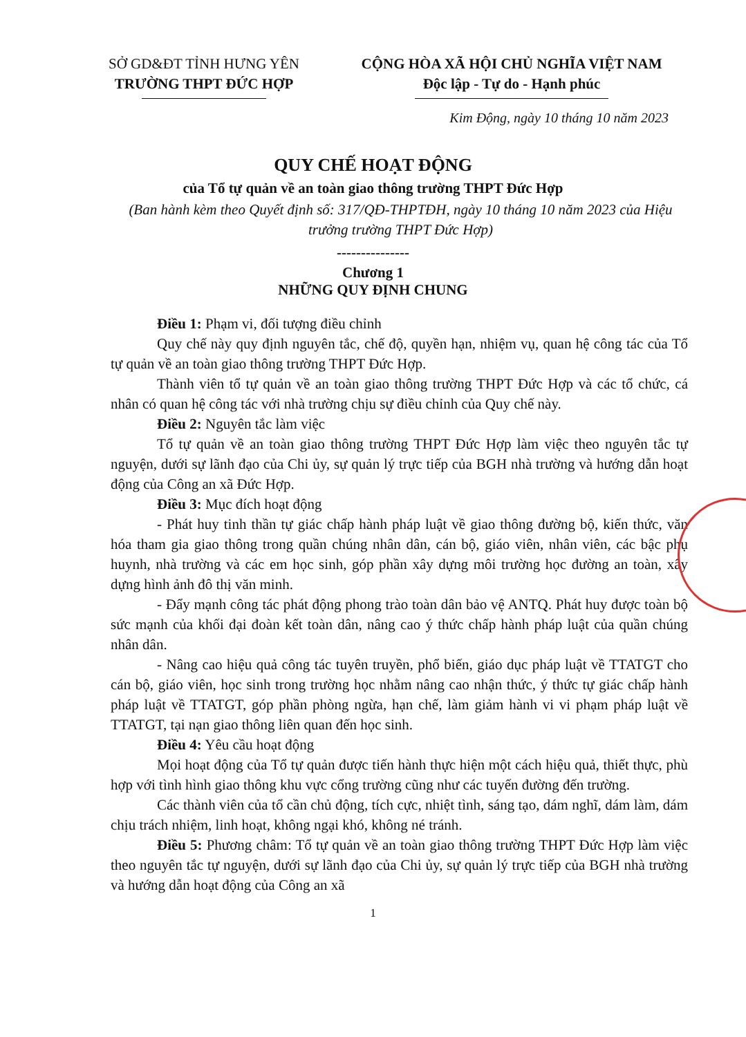SỞ GD&ĐT TỈNH HƯNG YÊN
TRƯỜNG THPT ĐỨC HỢP
CỘNG HÒA XÃ HỘI CHỦ NGHĨA VIỆT NAM
Độc lập - Tự do - Hạnh phúc
Kim Động, ngày 10 tháng 10 năm 2023
QUY CHẾ HOẠT ĐỘNG
của Tổ tự quản về an toàn giao thông trường THPT Đức Hợp
(Ban hành kèm theo Quyết định số: 317/QĐ-THPTĐH, ngày 10 tháng 10 năm 2023 của Hiệu trưởng trường THPT Đức Hợp)
---------------
Chương 1
NHỮNG QUY ĐỊNH CHUNG
Điều 1: Phạm vi, đối tượng điều chỉnh
Quy chế này quy định nguyên tắc, chế độ, quyền hạn, nhiệm vụ, quan hệ công tác của Tổ tự quản về an toàn giao thông trường THPT Đức Hợp.
Thành viên tổ tự quản về an toàn giao thông trường THPT Đức Hợp và các tổ chức, cá nhân có quan hệ công tác với nhà trường chịu sự điều chỉnh của Quy chế này.
Điều 2: Nguyên tắc làm việc
Tổ tự quản về an toàn giao thông trường THPT Đức Hợp làm việc theo nguyên tắc tự nguyện, dưới sự lãnh đạo của Chi ủy, sự quản lý trực tiếp của BGH nhà trường và hướng dẫn hoạt động của Công an xã Đức Hợp.
Điều 3: Mục đích hoạt động
- Phát huy tinh thần tự giác chấp hành pháp luật về giao thông đường bộ, kiến thức, văn hóa tham gia giao thông trong quần chúng nhân dân, cán bộ, giáo viên, nhân viên, các bậc phụ huynh, nhà trường và các em học sinh, góp phần xây dựng môi trường học đường an toàn, xây dựng hình ảnh đô thị văn minh.
- Đẩy mạnh công tác phát động phong trào toàn dân bảo vệ ANTQ. Phát huy được toàn bộ sức mạnh của khối đại đoàn kết toàn dân, nâng cao ý thức chấp hành pháp luật của quần chúng nhân dân.
- Nâng cao hiệu quả công tác tuyên truyền, phổ biến, giáo dục pháp luật về TTATGT cho cán bộ, giáo viên, học sinh trong trường học nhằm nâng cao nhận thức, ý thức tự giác chấp hành pháp luật về TTATGT, góp phần phòng ngừa, hạn chế, làm giảm hành vi vi phạm pháp luật về TTATGT, tại nạn giao thông liên quan đến học sinh.
Điều 4: Yêu cầu hoạt động
Mọi hoạt động của Tổ tự quản được tiến hành thực hiện một cách hiệu quả, thiết thực, phù hợp với tình hình giao thông khu vực cổng trường cũng như các tuyến đường đến trường.
Các thành viên của tổ cần chủ động, tích cực, nhiệt tình, sáng tạo, dám nghĩ, dám làm, dám chịu trách nhiệm, linh hoạt, không ngại khó, không né tránh.
Điều 5: Phương châm: Tổ tự quản về an toàn giao thông trường THPT Đức Hợp làm việc theo nguyên tắc tự nguyện, dưới sự lãnh đạo của Chi ủy, sự quản lý trực tiếp của BGH nhà trường và hướng dẫn hoạt động của Công an xã
1